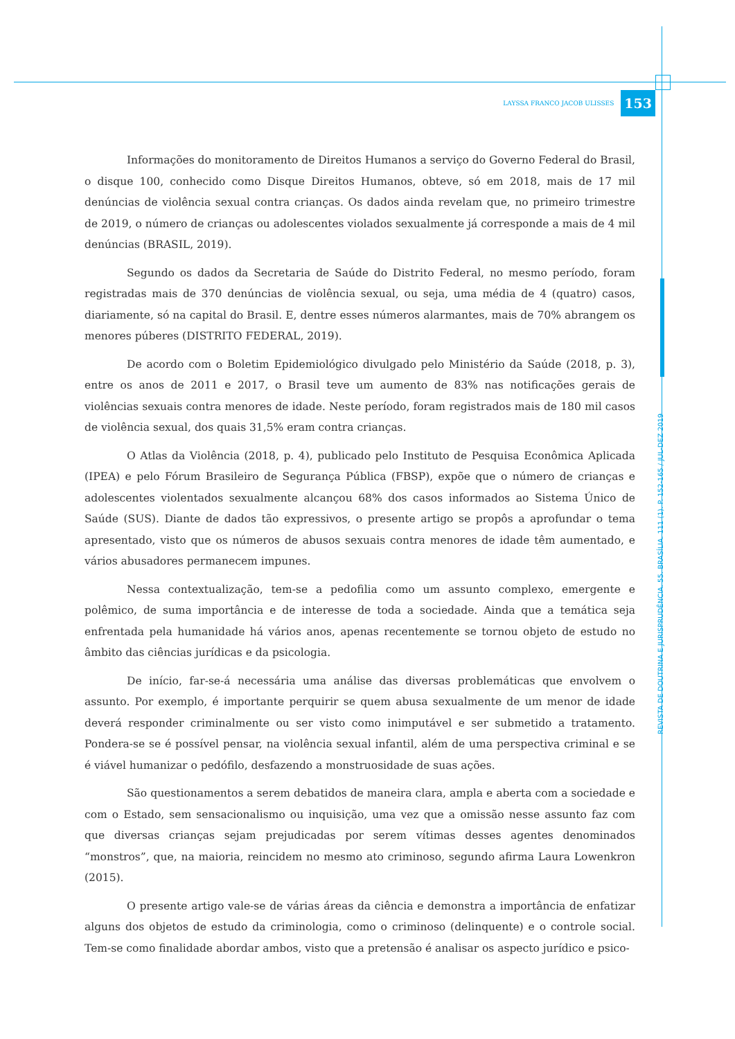LAYSSA FRANCO JACOB ULISSES 153
Informações do monitoramento de Direitos Humanos a serviço do Governo Federal do Brasil, o disque 100, conhecido como Disque Direitos Humanos, obteve, só em 2018, mais de 17 mil denúncias de violência sexual contra crianças. Os dados ainda revelam que, no primeiro trimestre de 2019, o número de crianças ou adolescentes violados sexualmente já corresponde a mais de 4 mil denúncias (BRASIL, 2019).
Segundo os dados da Secretaria de Saúde do Distrito Federal, no mesmo período, foram registradas mais de 370 denúncias de violência sexual, ou seja, uma média de 4 (quatro) casos, diariamente, só na capital do Brasil. E, dentre esses números alarmantes, mais de 70% abrangem os menores púberes (DISTRITO FEDERAL, 2019).
De acordo com o Boletim Epidemiológico divulgado pelo Ministério da Saúde (2018, p. 3), entre os anos de 2011 e 2017, o Brasil teve um aumento de 83% nas notificações gerais de violências sexuais contra menores de idade. Neste período, foram registrados mais de 180 mil casos de violência sexual, dos quais 31,5% eram contra crianças.
O Atlas da Violência (2018, p. 4), publicado pelo Instituto de Pesquisa Econômica Aplicada (IPEA) e pelo Fórum Brasileiro de Segurança Pública (FBSP), expõe que o número de crianças e adolescentes violentados sexualmente alcançou 68% dos casos informados ao Sistema Único de Saúde (SUS). Diante de dados tão expressivos, o presente artigo se propôs a aprofundar o tema apresentado, visto que os números de abusos sexuais contra menores de idade têm aumentado, e vários abusadores permanecem impunes.
Nessa contextualização, tem-se a pedofilia como um assunto complexo, emergente e polêmico, de suma importância e de interesse de toda a sociedade. Ainda que a temática seja enfrentada pela humanidade há vários anos, apenas recentemente se tornou objeto de estudo no âmbito das ciências jurídicas e da psicologia.
De início, far-se-á necessária uma análise das diversas problemáticas que envolvem o assunto. Por exemplo, é importante perquirir se quem abusa sexualmente de um menor de idade deverá responder criminalmente ou ser visto como inimputável e ser submetido a tratamento. Pondera-se se é possível pensar, na violência sexual infantil, além de uma perspectiva criminal e se é viável humanizar o pedófilo, desfazendo a monstruosidade de suas ações.
São questionamentos a serem debatidos de maneira clara, ampla e aberta com a sociedade e com o Estado, sem sensacionalismo ou inquisição, uma vez que a omissão nesse assunto faz com que diversas crianças sejam prejudicadas por serem vítimas desses agentes denominados “monstros”, que, na maioria, reincidem no mesmo ato criminoso, segundo afirma Laura Lowenkron (2015).
O presente artigo vale-se de várias áreas da ciência e demonstra a importância de enfatizar alguns dos objetos de estudo da criminologia, como o criminoso (delinquente) e o controle social. Tem-se como finalidade abordar ambos, visto que a pretensão é analisar os aspecto jurídico e psico-
REVISTA DE DOUTRINA E JURISPRUDÊNCIA. 55. BRASÍLIA. 111 (1). P. 152-165 / JUL-DEZ 2019